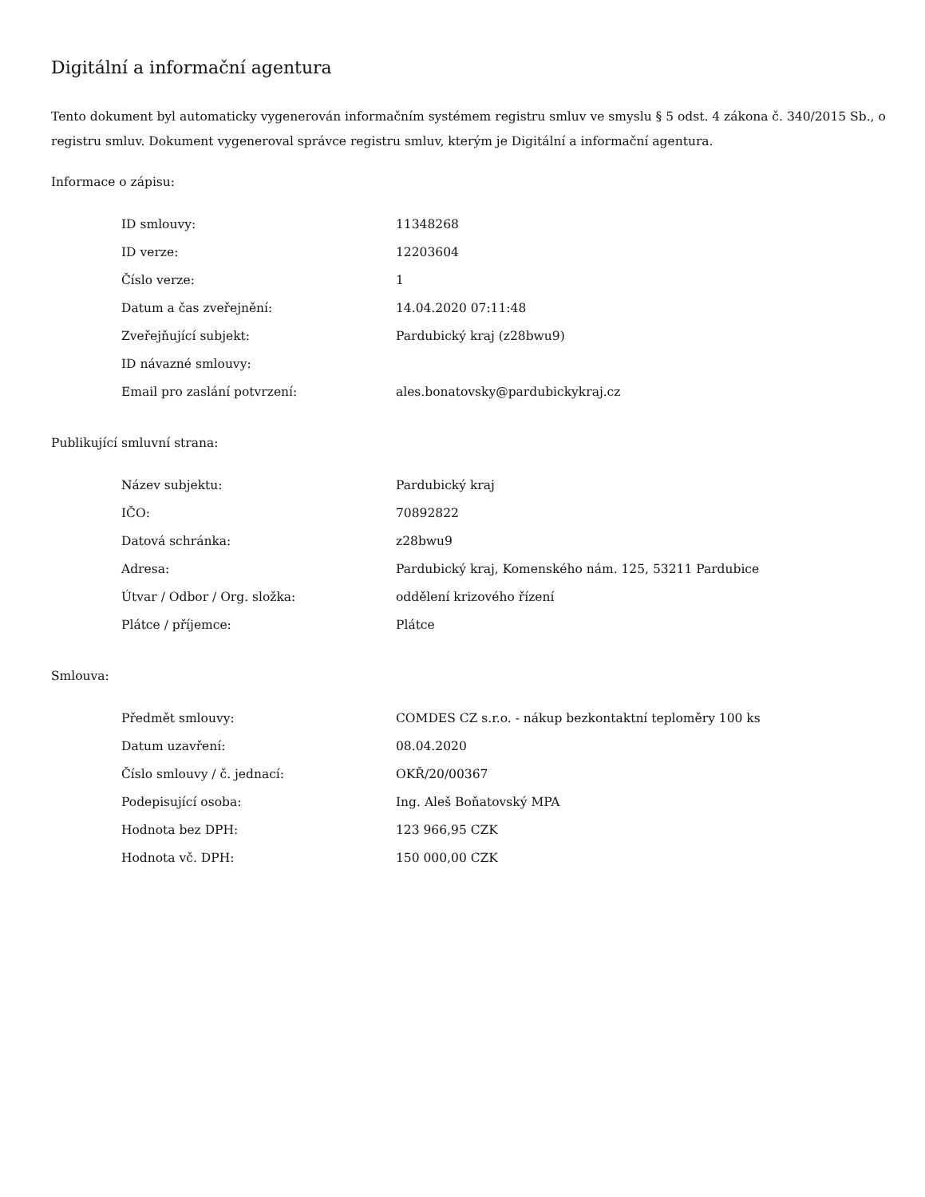Digitální a informační agentura
Tento dokument byl automaticky vygenerován informačním systémem registru smluv ve smyslu § 5 odst. 4 zákona č. 340/2015 Sb., o registru smluv. Dokument vygeneroval správce registru smluv, kterým je Digitální a informační agentura.
Informace o zápisu:
| ID smlouvy: | 11348268 |
| ID verze: | 12203604 |
| Číslo verze: | 1 |
| Datum a čas zveřejnění: | 14.04.2020 07:11:48 |
| Zveřejňující subjekt: | Pardubický kraj (z28bwu9) |
| ID návazné smlouvy: | |
| Email pro zaslání potvrzení: | ales.bonatovsky@pardubickykraj.cz |
Publikující smluvní strana:
| Název subjektu: | Pardubický kraj |
| IČO: | 70892822 |
| Datová schránka: | z28bwu9 |
| Adresa: | Pardubický kraj, Komenského nám. 125, 53211 Pardubice |
| Útvar / Odbor / Org. složka: | oddělení krizového řízení |
| Plátce / příjemce: | Plátce |
Smlouva:
| Předmět smlouvy: | COMDES CZ s.r.o. - nákup bezkontaktní teploměry 100 ks |
| Datum uzavření: | 08.04.2020 |
| Číslo smlouvy / č. jednací: | OKŘ/20/00367 |
| Podepisující osoba: | Ing. Aleš Boňatovský MPA |
| Hodnota bez DPH: | 123 966,95 CZK |
| Hodnota vč. DPH: | 150 000,00 CZK |